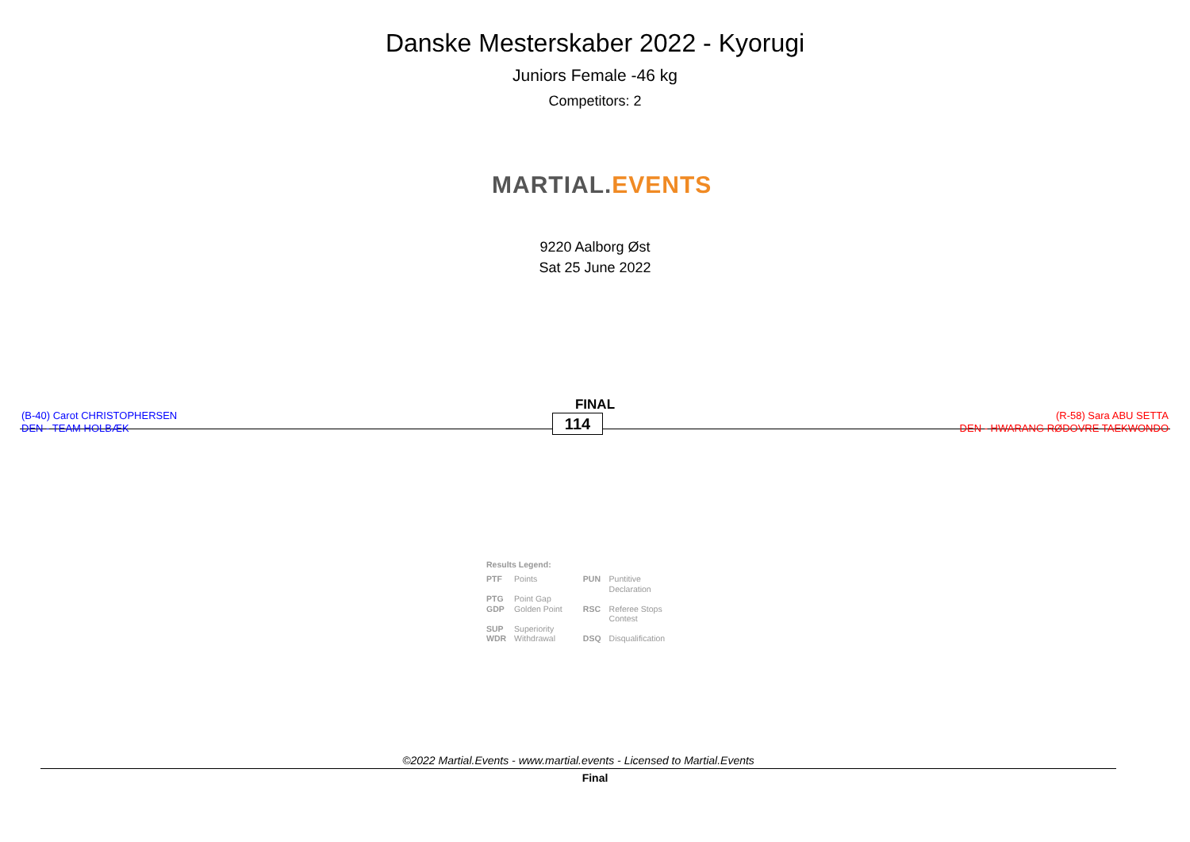Danske Mesterskaber 2022 - Kyorugi
Juniors Female -46 kg
Competitors: 2
MARTIAL. EVENTS
9220 Aalborg Øst
Sat 25 June 2022
FINAL
(B-40) Carot CHRISTOPHERSEN
DEN - TEAM HOLBÆK
114
(R-58) Sara ABU SETTA
DEN - HWARANG RØDOVRE TAEKWONDO
Results Legend:
| PTF | Points | PUN | Puntitive Declaration |
| PTG | Point Gap | | |
| GDP | Golden Point | RSC | Referee Stops Contest |
| SUP | Superiority | | |
| WDR | Withdrawal | DSQ | Disqualification |
©2022 Martial.Events - www.martial.events - Licensed to Martial.Events
Final